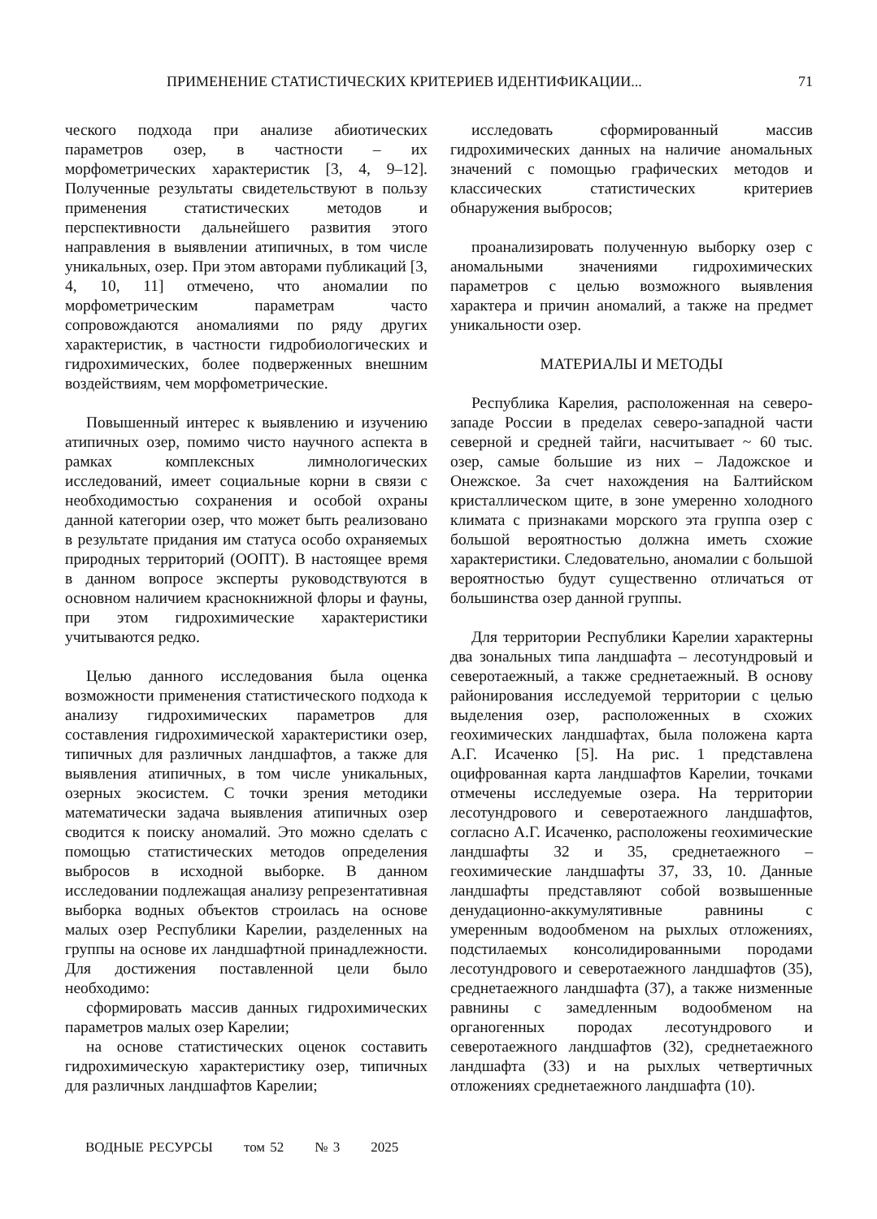ПРИМЕНЕНИЕ СТАТИСТИЧЕСКИХ КРИТЕРИЕВ ИДЕНТИФИКАЦИИ... 71
ческого подхода при анализе абиотических параметров озер, в частности – их морфометрических характеристик [3, 4, 9–12]. Полученные результаты свидетельствуют в пользу применения статистических методов и перспективности дальнейшего развития этого направления в выявлении атипичных, в том числе уникальных, озер. При этом авторами публикаций [3, 4, 10, 11] отмечено, что аномалии по морфометрическим параметрам часто сопровождаются аномалиями по ряду других характеристик, в частности гидробиологических и гидрохимических, более подверженных внешним воздействиям, чем морфометрические.
Повышенный интерес к выявлению и изучению атипичных озер, помимо чисто научного аспекта в рамках комплексных лимнологических исследований, имеет социальные корни в связи с необходимостью сохранения и особой охраны данной категории озер, что может быть реализовано в результате придания им статуса особо охраняемых природных территорий (ООПТ). В настоящее время в данном вопросе эксперты руководствуются в основном наличием краснокнижной флоры и фауны, при этом гидрохимические характеристики учитываются редко.
Целью данного исследования была оценка возможности применения статистического подхода к анализу гидрохимических параметров для составления гидрохимической характеристики озер, типичных для различных ландшафтов, а также для выявления атипичных, в том числе уникальных, озерных экосистем. С точки зрения методики математически задача выявления атипичных озер сводится к поиску аномалий. Это можно сделать с помощью статистических методов определения выбросов в исходной выборке. В данном исследовании подлежащая анализу репрезентативная выборка водных объектов строилась на основе малых озер Республики Карелии, разделенных на группы на основе их ландшафтной принадлежности. Для достижения поставленной цели было необходимо:
сформировать массив данных гидрохимических параметров малых озер Карелии;
на основе статистических оценок составить гидрохимическую характеристику озер, типичных для различных ландшафтов Карелии;
исследовать сформированный массив гидрохимических данных на наличие аномальных значений с помощью графических методов и классических статистических критериев обнаружения выбросов;
проанализировать полученную выборку озер с аномальными значениями гидрохимических параметров с целью возможного выявления характера и причин аномалий, а также на предмет уникальности озер.
МАТЕРИАЛЫ И МЕТОДЫ
Республика Карелия, расположенная на северо-западе России в пределах северо-западной части северной и средней тайги, насчитывает ~ 60 тыс. озер, самые большие из них – Ладожское и Онежское. За счет нахождения на Балтийском кристаллическом щите, в зоне умеренно холодного климата с признаками морского эта группа озер с большой вероятностью должна иметь схожие характеристики. Следовательно, аномалии с большой вероятностью будут существенно отличаться от большинства озер данной группы.
Для территории Республики Карелии характерны два зональных типа ландшафта – лесотундровый и северотаежный, а также среднетаежный. В основу районирования исследуемой территории с целью выделения озер, расположенных в схожих геохимических ландшафтах, была положена карта А.Г. Исаченко [5]. На рис. 1 представлена оцифрованная карта ландшафтов Карелии, точками отмечены исследуемые озера. На территории лесотундрового и северотаежного ландшафтов, согласно А.Г. Исаченко, расположены геохимические ландшафты 32 и 35, среднетаежного – геохимические ландшафты 37, 33, 10. Данные ландшафты представляют собой возвышенные денудационно-аккумулятивные равнины с умеренным водообменом на рыхлых отложениях, подстилаемых консолидированными породами лесотундрового и северотаежного ландшафтов (35), среднетаежного ландшафта (37), а также низменные равнины с замедленным водообменом на органогенных породах лесотундрового и северотаежного ландшафтов (32), среднетаежного ландшафта (33) и на рыхлых четвертичных отложениях среднетаежного ландшафта (10).
ВОДНЫЕ РЕСУРСЫ том 52 № 3 2025